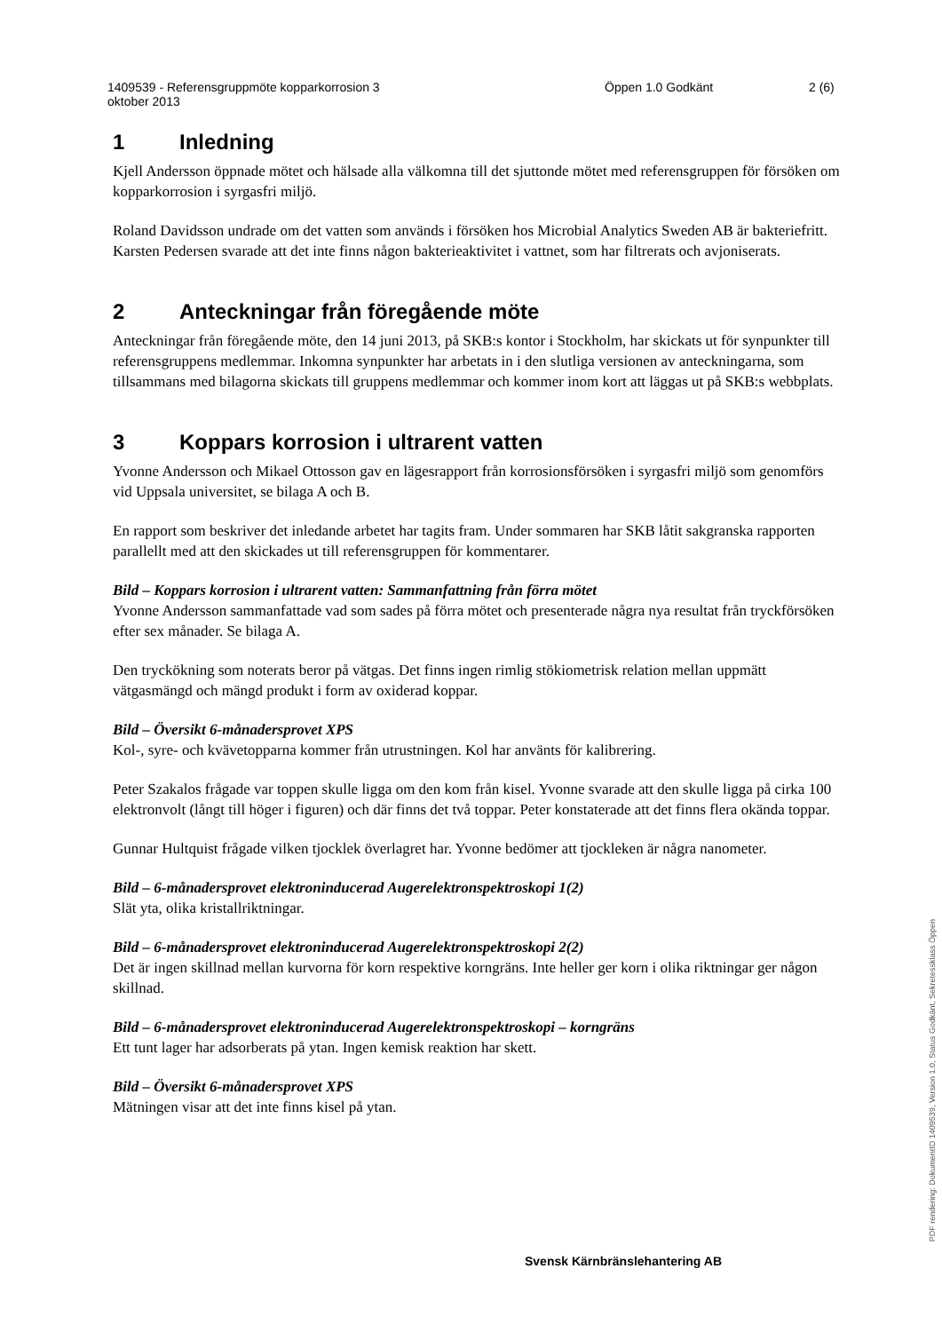1409539 - Referensgruppmöte kopparkorrosion 3
oktober 2013
Öppen 1.0 Godkänt 2 (6)
1 Inledning
Kjell Andersson öppnade mötet och hälsade alla välkomna till det sjuttonde mötet med referensgruppen för försöken om kopparkorrosion i syrgasfri miljö.
Roland Davidsson undrade om det vatten som används i försöken hos Microbial Analytics Sweden AB är bakteriefritt. Karsten Pedersen svarade att det inte finns någon bakterieaktivitet i vattnet, som har filtrerats och avjoniserats.
2 Anteckningar från föregående möte
Anteckningar från föregående möte, den 14 juni 2013, på SKB:s kontor i Stockholm, har skickats ut för synpunkter till referensgruppens medlemmar. Inkomna synpunkter har arbetats in i den slutliga versionen av anteckningarna, som tillsammans med bilagorna skickats till gruppens medlemmar och kommer inom kort att läggas ut på SKB:s webbplats.
3 Koppars korrosion i ultrarent vatten
Yvonne Andersson och Mikael Ottosson gav en lägesrapport från korrosionsförsöken i syrgasfri miljö som genomförs vid Uppsala universitet, se bilaga A och B.
En rapport som beskriver det inledande arbetet har tagits fram. Under sommaren har SKB låtit sakgranska rapporten parallellt med att den skickades ut till referensgruppen för kommentarer.
Bild – Koppars korrosion i ultrarent vatten: Sammanfattning från förra mötet
Yvonne Andersson sammanfattade vad som sades på förra mötet och presenterade några nya resultat från tryckförsöken efter sex månader. Se bilaga A.
Den tryckökning som noterats beror på vätgas. Det finns ingen rimlig stökiometrisk relation mellan uppmätt vätgasmängd och mängd produkt i form av oxiderad koppar.
Bild – Översikt 6-månadersprovet XPS
Kol-, syre- och kvävetopparna kommer från utrustningen. Kol har använts för kalibrering.
Peter Szakalos frågade var toppen skulle ligga om den kom från kisel. Yvonne svarade att den skulle ligga på cirka 100 elektronvolt (långt till höger i figuren) och där finns det två toppar. Peter konstaterade att det finns flera okända toppar.
Gunnar Hultquist frågade vilken tjocklek överlagret har. Yvonne bedömer att tjockleken är några nanometer.
Bild – 6-månadersprovet elektroninducerad Augerelektronspektroskopi 1(2)
Slät yta, olika kristallriktningar.
Bild – 6-månadersprovet elektroninducerad Augerelektronspektroskopi 2(2)
Det är ingen skillnad mellan kurvorna för korn respektive korngräns. Inte heller ger korn i olika riktningar ger någon skillnad.
Bild – 6-månadersprovet elektroninducerad Augerelektronspektroskopi – korngräns
Ett tunt lager har adsorberats på ytan. Ingen kemisk reaktion har skett.
Bild – Översikt 6-månadersprovet XPS
Mätningen visar att det inte finns kisel på ytan.
Svensk Kärnbränslehantering AB
PDF rendering: DokumentID 1409539, Version 1.0, Status Godkänt, Sekretessklass Öppen